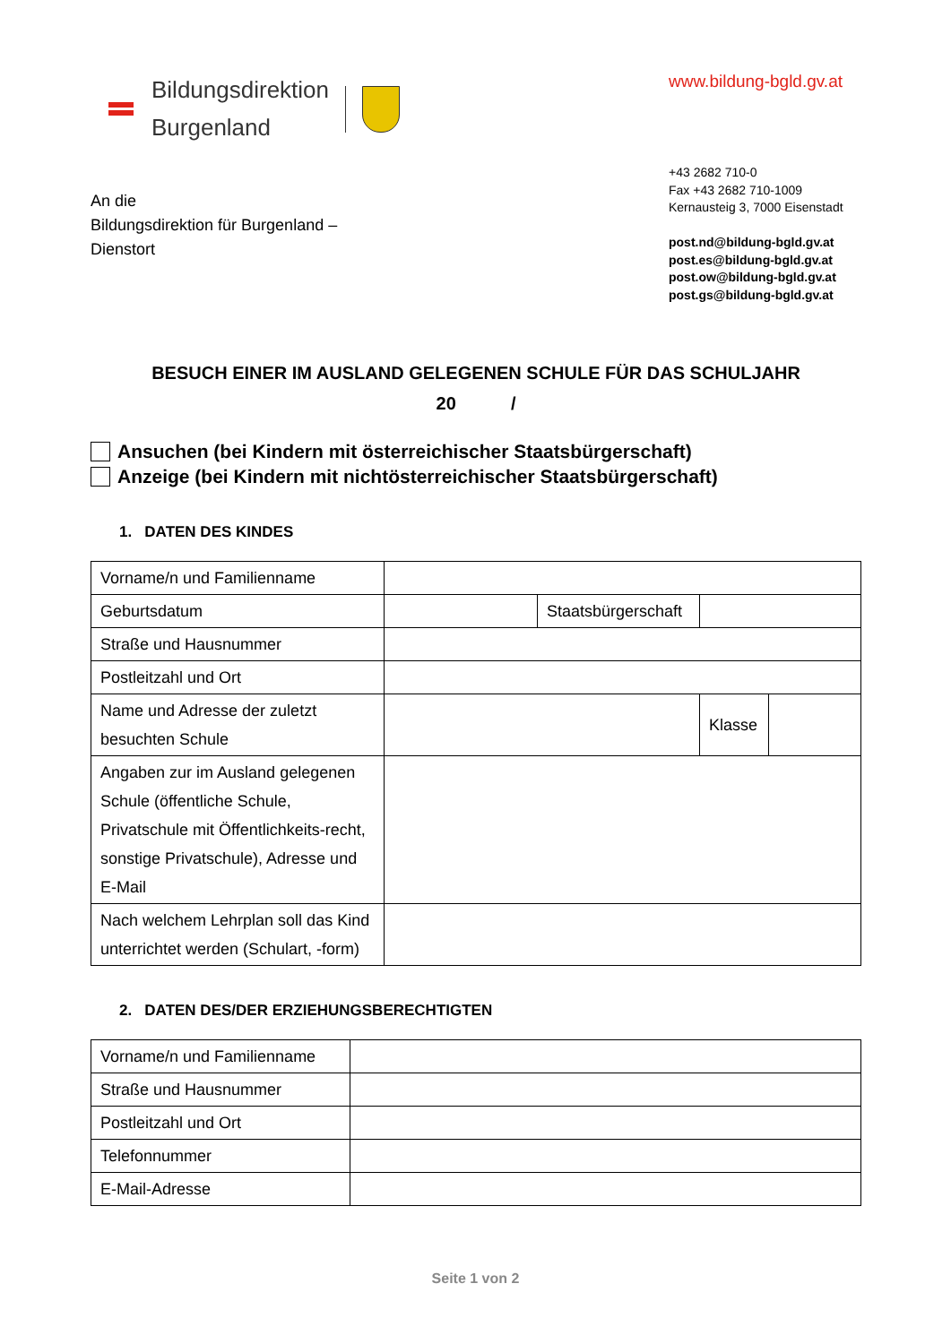Bildungsdirektion
Burgenland
www.bildung-bgld.gv.at
An die
Bildungsdirektion für Burgenland –
Dienstort
+43 2682 710-0
Fax +43 2682 710-1009
Kernausteig 3, 7000 Eisenstadt
post.nd@bildung-bgld.gv.at
post.es@bildung-bgld.gv.at
post.ow@bildung-bgld.gv.at
post.gs@bildung-bgld.gv.at
BESUCH EINER IM AUSLAND GELEGENEN SCHULE FÜR DAS SCHULJAHR
20 /
Ansuchen (bei Kindern mit österreichischer Staatsbürgerschaft)
Anzeige (bei Kindern mit nichtösterreichischer Staatsbürgerschaft)
1. DATEN DES KINDES
| Vorname/n und Familienname | | | | |
| Geburtsdatum | | Staatsbürgerschaft | | |
| Straße und Hausnummer | | | | |
| Postleitzahl und Ort | | | | |
| Name und Adresse der zuletzt besuchten Schule | | | Klasse | |
| Angaben zur im Ausland gelegenen Schule (öffentliche Schule, Privatschule mit Öffentlichkeits-recht, sonstige Privatschule), Adresse und E-Mail | | | | |
| Nach welchem Lehrplan soll das Kind unterrichtet werden (Schulart, -form) | | | | |
2. DATEN DES/DER ERZIEHUNGSBERECHTIGTEN
| Vorname/n und Familienname | |
| Straße und Hausnummer | |
| Postleitzahl und Ort | |
| Telefonnummer | |
| E-Mail-Adresse | |
Seite 1 von 2